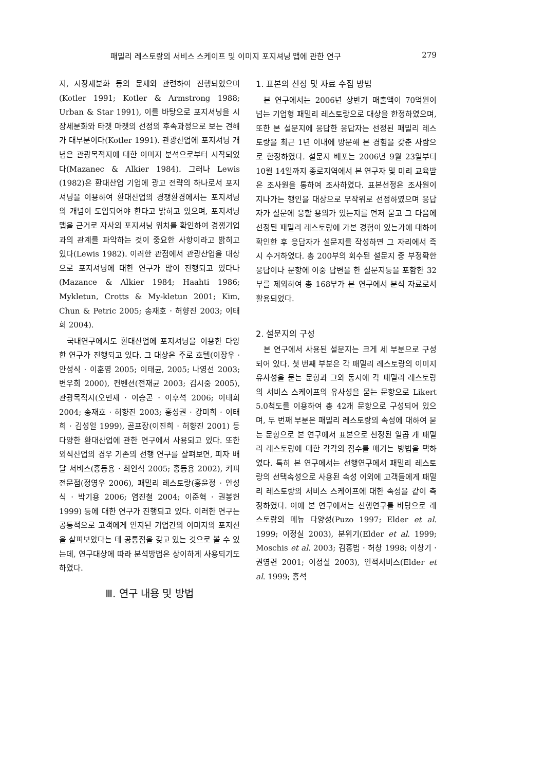패밀리 레스토랑의 서비스 스케이프 및 이미지 포지셔닝 맵에 관한 연구 279
지, 시장세분화 등의 문제와 관련하여 진행되었으며(Kotler 1991; Kotler & Armstrong 1988; Urban & Star 1991), 이를 바탕으로 포지셔닝을 시장세분화와 타겟 마켓의 선정의 후속과정으로 보는 견해가 대부분이다(Kotler 1991). 관광산업에 포지셔닝 개념은 관광목적지에 대한 이미지 분석으로부터 시작되었다(Mazanec & Alkier 1984). 그러나 Lewis (1982)은 환대산업 기업에 광고 전략의 하나로서 포지셔닝을 이용하여 환대산업의 경쟁환경에서는 포지셔닝의 개념이 도입되어야 한다고 밝히고 있으며, 포지셔닝 맵을 근거로 자사의 포지셔닝 위치를 확인하여 경쟁기업과의 관계를 파악하는 것이 중요한 사항이라고 밝히고 있다(Lewis 1982). 이러한 관점에서 관광산업을 대상으로 포지셔닝에 대한 연구가 많이 진행되고 있다나(Mazance & Alkier 1984; Haahti 1986; Mykletun, Crotts & My-kletun 2001; Kim, Chun & Petric 2005; 송재호 · 허향진 2003; 이태희 2004).
국내연구에서도 환대산업에 포지셔닝을 이용한 다양한 연구가 진행되고 있다. 그 대상은 주로 호텔(이장우 · 안성식 · 이훈영 2005; 이태균, 2005; 나영선 2003; 변우희 2000), 컨벤션(전재균 2003; 김시중 2005), 관광목적지(오민재 · 이승곤 · 이후석 2006; 이태희 2004; 송재호 · 허향진 2003; 홍성권 · 강미희 · 이태희 · 김성일 1999), 골프장(이진희 · 허향진 2001) 등 다양한 환대산업에 관한 연구에서 사용되고 있다. 또한 외식산업의 경우 기존의 선행 연구를 살펴보면, 피자 배달 서비스(홍등용 · 최인식 2005; 홍등용 2002), 커피전문점(정영우 2006), 패밀리 레스토랑(홍윤정 · 안성식 · 박기용 2006; 염진철 2004; 이준혁 · 권봉헌 1999) 등에 대한 연구가 진행되고 있다. 이러한 연구는 공통적으로 고객에게 인지된 기업간의 이미지의 포지션을 살펴보았다는 데 공통점을 갖고 있는 것으로 볼 수 있는데, 연구대상에 따라 분석방법은 상이하게 사용되기도 하였다.
Ⅲ. 연구 내용 및 방법
1. 표본의 선정 및 자료 수집 방법
본 연구에서는 2006년 상반기 매출액이 70억원이 넘는 기업형 패밀리 레스토랑으로 대상을 한정하였으며, 또한 본 설문지에 응답한 응답자는 선정된 패밀리 레스토랑을 최근 1년 이내에 방문해 본 경험을 갖춘 사람으로 한정하였다. 설문지 배포는 2006년 9월 23일부터 10월 14일까지 종로지역에서 본 연구자 및 미리 교육받은 조사원을 통하여 조사하였다. 표본선정은 조사원이 지나가는 행인을 대상으로 무작위로 선정하였으며 응답자가 설문에 응할 용의가 있는지를 먼저 묻고 그 다음에 선정된 패밀리 레스토랑에 가본 경험이 있는가에 대하여 확인한 후 응답자가 설문지를 작성하면 그 자리에서 즉시 수거하였다. 총 200부의 회수된 설문지 중 부정확한 응답이나 문항에 이중 답변을 한 설문지등을 포함한 32부를 제외하여 총 168부가 본 연구에서 분석 자료로서 활용되었다.
2. 설문지의 구성
본 연구에서 사용된 설문지는 크게 세 부분으로 구성되어 있다. 첫 번째 부분은 각 패밀리 레스토랑의 이미지 유사성을 묻는 문항과 그와 동시에 각 패밀리 레스토랑의 서비스 스케이프의 유사성을 묻는 문항으로 Likert 5.0척도를 이용하여 총 42개 문항으로 구성되어 있으며, 두 번째 부분은 패밀리 레스토랑의 속성에 대하여 묻는 문항으로 본 연구에서 표본으로 선정된 일곱 개 패밀리 레스토랑에 대한 각각의 점수를 매기는 방법을 택하였다. 특히 본 연구에서는 선행연구에서 패밀리 레스토랑의 선택속성으로 사용된 속성 이외에 고객들에게 패밀리 레스토랑의 서비스 스케이프에 대한 속성을 같이 측정하였다. 이에 본 연구에서는 선행연구를 바탕으로 레스토랑의 메뉴 다양성(Puzo 1997; Elder et al. 1999; 이정실 2003), 분위기(Elder et al. 1999; Moschis et al. 2003; 김홍범 · 허창 1998; 이창기 · 권영련 2001; 이정실 2003), 인적서비스(Elder et al. 1999; 홍석